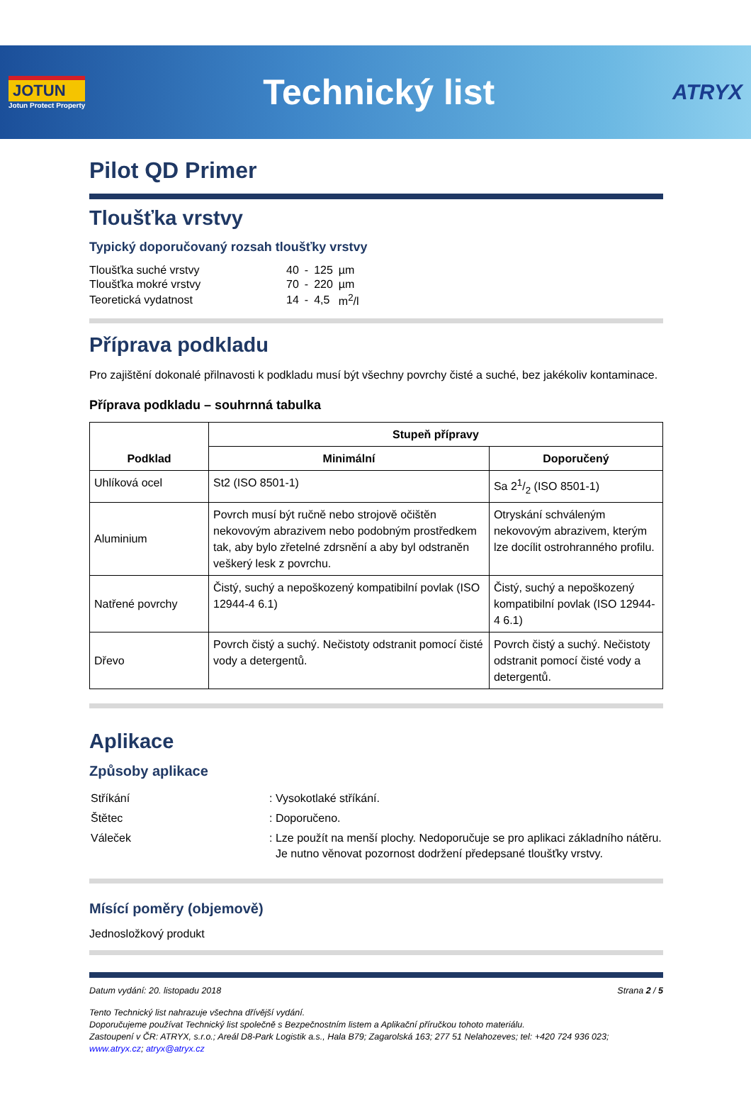JOTUN
Jotun Protect Property
Technický list
ATRYX
Pilot QD Primer
Tloušťka vrstvy
Typický doporučovaný rozsah tloušťky vrstvy
| Tloušťka suché vrstvy | 40 | - | 125 | µm |
| Tloušťka mokré vrstvy | 70 | - | 220 | µm |
| Teoretická vydatnost | 14 | - | 4,5 | m<sup>2</sup>/l |
Příprava podkladu
Pro zajištění dokonalé přilnavosti k podkladu musí být všechny povrchy čisté a suché, bez jakékoliv kontaminace.
Příprava podkladu – souhrnná tabulka
| Podklad | Stupeň přípravy | |
| --- | --- | --- |
| | Minimální | Doporučený |
| Uhlíková ocel | St2 (ISO 8501-1) | Sa 21/2 (ISO 8501-1) |
| Aluminium | Povrch musí být ručně nebo strojově očištěn nekovovým abrazivem nebo podobným prostředkem tak, aby bylo zřetelné zdrsnění a aby byl odstraněn veškerý lesk z povrchu. | Otryskání schváleným nekovovým abrazivem, kterým lze docílit ostrohranného profilu. |
| Natřené povrchy | Čistý, suchý a nepoškozený kompatibilní povlak (ISO 12944-4 6.1) | Čistý, suchý a nepoškozený kompatibilní povlak (ISO 12944-4 6.1) |
| Dřevo | Povrch čistý a suchý. Nečistoty odstranit pomocí čisté vody a detergentů. | Povrch čistý a suchý. Nečistoty odstranit pomocí čisté vody a detergentů. |
Aplikace
Způsoby aplikace
| Stříkání | : Vysokotlaké stříkání. |
| Štětec | : Doporučeno. |
| Váleček | : Lze použít na menší plochy. Nedoporučuje se pro aplikaci základního nátěru. Je nutno věnovat pozornost dodržení předepsané tloušťky vrstvy. |
Mísící poměry (objemově)
Jednosložkový produkt
Datum vydání: 20. listopadu 2018 Strana 2 / 5
Tento Technický list nahrazuje všechna dřívější vydání.
Doporučujeme používat Technický list společně s Bezpečnostním listem a Aplikační příručkou tohoto materiálu.
Zastoupení v ČR: ATRYX, s.r.o.; Areál D8-Park Logistik a.s., Hala B79; Zagarolská 163; 277 51 Nelahozeves; tel: +420 724 936 023;
www.atryx.cz; atryx@atryx.cz